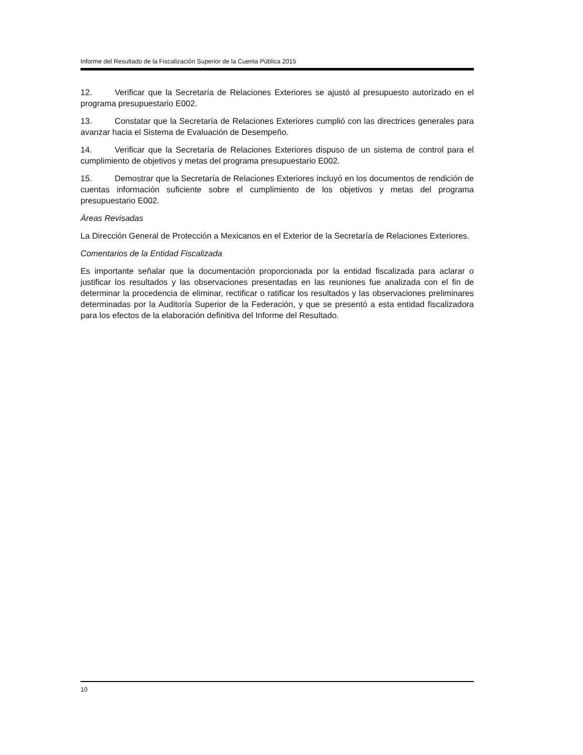Informe del Resultado de la Fiscalización Superior de la Cuenta Pública 2015
12. Verificar que la Secretaría de Relaciones Exteriores se ajustó al presupuesto autorizado en el programa presupuestario E002.
13. Constatar que la Secretaría de Relaciones Exteriores cumplió con las directrices generales para avanzar hacia el Sistema de Evaluación de Desempeño.
14. Verificar que la Secretaría de Relaciones Exteriores dispuso de un sistema de control para el cumplimiento de objetivos y metas del programa presupuestario E002.
15. Demostrar que la Secretaría de Relaciones Exteriores incluyó en los documentos de rendición de cuentas información suficiente sobre el cumplimiento de los objetivos y metas del programa presupuestario E002.
Áreas Revisadas
La Dirección General de Protección a Mexicanos en el Exterior de la Secretaría de Relaciones Exteriores.
Comentarios de la Entidad Fiscalizada
Es importante señalar que la documentación proporcionada por la entidad fiscalizada para aclarar o justificar los resultados y las observaciones presentadas en las reuniones fue analizada con el fin de determinar la procedencia de eliminar, rectificar o ratificar los resultados y las observaciones preliminares determinadas por la Auditoría Superior de la Federación, y que se presentó a esta entidad fiscalizadora para los efectos de la elaboración definitiva del Informe del Resultado.
10